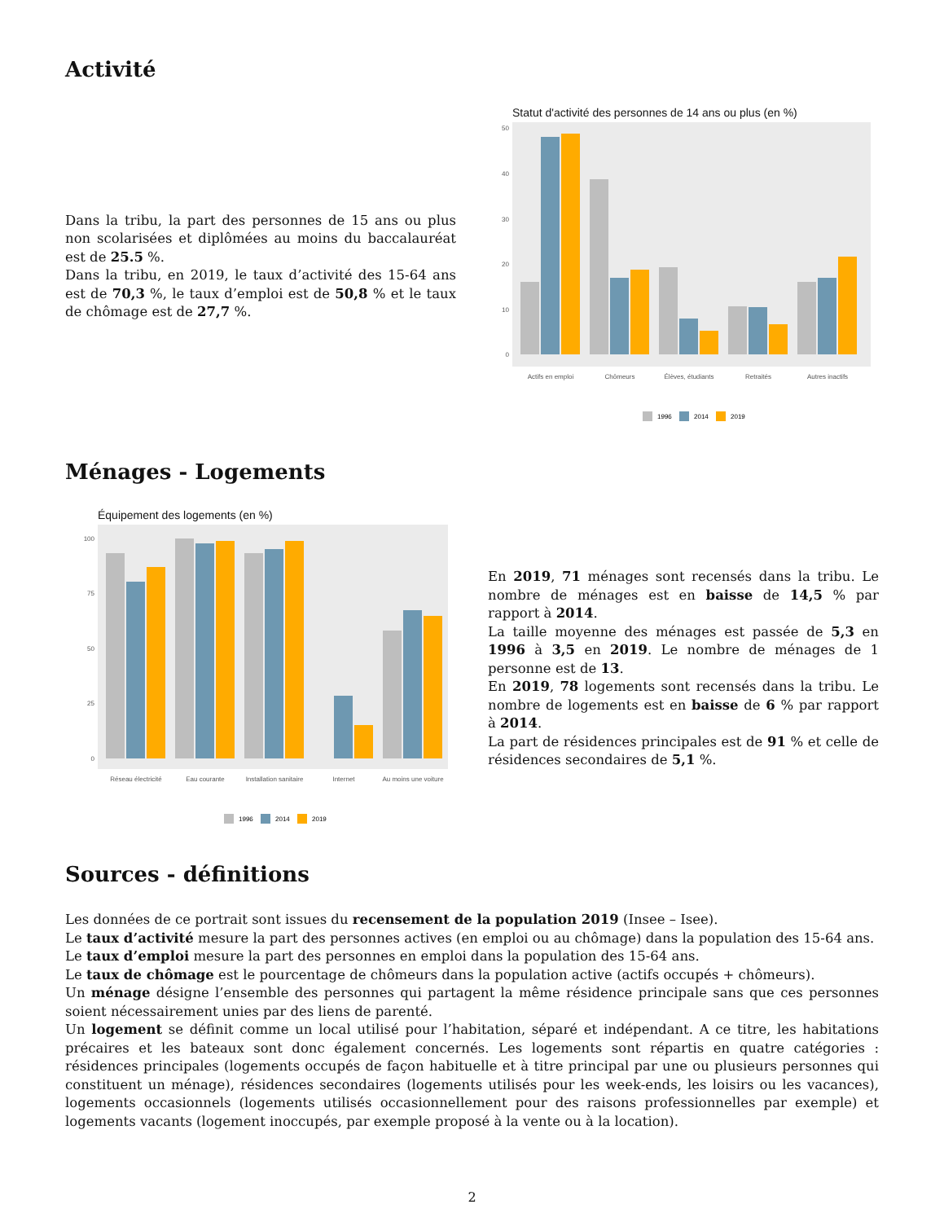Activité
Dans la tribu, la part des personnes de 15 ans ou plus non scolarisées et diplômées au moins du baccalauréat est de 25.5 %.
Dans la tribu, en 2019, le taux d’activité des 15-64 ans est de 70,3 %, le taux d’emploi est de 50,8 % et le taux de chômage est de 27,7 %.
Statut d'activité des personnes de 14 ans ou plus (en %)
50
40
30
20
10
0
Actifs en emploi
Chômeurs
Élèves, étudiants
Retraités
Autres inactifs
1996
2014
2019
Ménages - Logements
Équipement des logements (en %)
100
75
50
25
0
Réseau électricité
Eau courante
Installation sanitaire
Internet
Au moins une voiture
1996
2014
2019
En 2019, 71 ménages sont recensés dans la tribu. Le nombre de ménages est en baisse de 14,5 % par rapport à 2014.
La taille moyenne des ménages est passée de 5,3 en 1996 à 3,5 en 2019. Le nombre de ménages de 1 personne est de 13.
En 2019, 78 logements sont recensés dans la tribu. Le nombre de logements est en baisse de 6 % par rapport à 2014.
La part de résidences principales est de 91 % et celle de résidences secondaires de 5,1 %.
Sources - définitions
Les données de ce portrait sont issues du recensement de la population 2019 (Insee – Isee).
Le taux d’activité mesure la part des personnes actives (en emploi ou au chômage) dans la population des 15-64 ans.
Le taux d’emploi mesure la part des personnes en emploi dans la population des 15-64 ans.
Le taux de chômage est le pourcentage de chômeurs dans la population active (actifs occupés + chômeurs).
Un ménage désigne l’ensemble des personnes qui partagent la même résidence principale sans que ces personnes soient nécessairement unies par des liens de parenté.
Un logement se définit comme un local utilisé pour l’habitation, séparé et indépendant. A ce titre, les habitations précaires et les bateaux sont donc également concernés. Les logements sont répartis en quatre catégories : résidences principales (logements occupés de façon habituelle et à titre principal par une ou plusieurs personnes qui constituent un ménage), résidences secondaires (logements utilisés pour les week-ends, les loisirs ou les vacances), logements occasionnels (logements utilisés occasionnellement pour des raisons professionnelles par exemple) et logements vacants (logement inoccupés, par exemple proposé à la vente ou à la location).
2